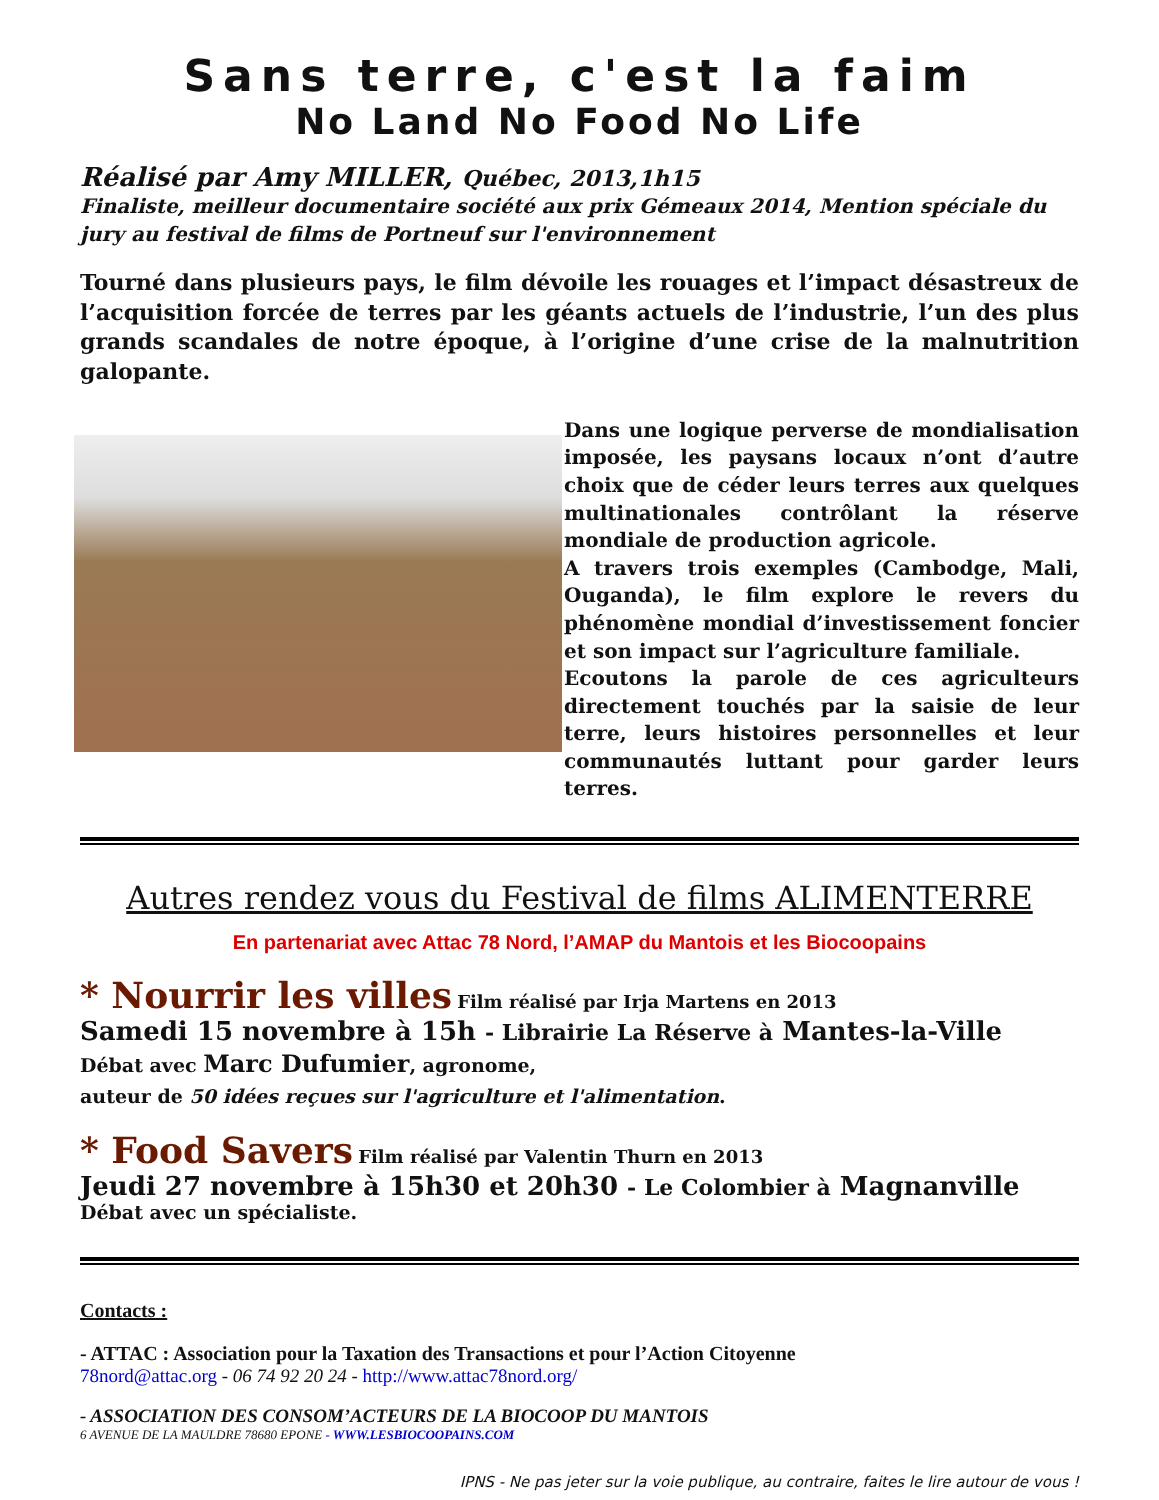Sans terre, c'est la faim
No Land No Food No Life
Réalisé par Amy MILLER, Québec, 2013,1h15
Finaliste, meilleur documentaire société aux prix Gémeaux 2014, Mention spéciale du jury au festival de films de Portneuf sur l'environnement
Tourné dans plusieurs pays, le film dévoile les rouages et l’impact désastreux de l’acquisition forcée de terres par les géants actuels de l’industrie, l’un des plus grands scandales de notre époque, à l’origine d’une crise de la malnutrition galopante.
Dans une logique perverse de mondialisation imposée, les paysans locaux n’ont d’autre choix que de céder leurs terres aux quelques multinationales contrôlant la réserve mondiale de production agricole.
A travers trois exemples (Cambodge, Mali, Ouganda), le film explore le revers du phénomène mondial d’investissement foncier et son impact sur l’agriculture familiale.
Ecoutons la parole de ces agriculteurs directement touchés par la saisie de leur terre, leurs histoires personnelles et leur communautés luttant pour garder leurs terres.
Autres rendez vous du Festival de films ALIMENTERRE
En partenariat avec Attac 78 Nord, l’AMAP du Mantois et les Biocoopains
* Nourrir les villes Film réalisé par Irja Martens en 2013
Samedi 15 novembre à 15h - Librairie La Réserve à Mantes-la-Ville
Débat avec Marc Dufumier, agronome,
auteur de 50 idées reçues sur l'agriculture et l'alimentation.
* Food Savers Film réalisé par Valentin Thurn en 2013
Jeudi 27 novembre à 15h30 et 20h30 - Le Colombier à Magnanville
Débat avec un spécialiste.
Contacts :
- ATTAC : Association pour la Taxation des Transactions et pour l’Action Citoyenne
78nord@attac.org - 06 74 92 20 24 - http://www.attac78nord.org/
- ASSOCIATION DES CONSOM’ACTEURS DE LA BIOCOOP DU MANTOIS
6 AVENUE DE LA MAULDRE 78680 EPONE - WWW.LESBIOCOOPAINS.COM
IPNS - Ne pas jeter sur la voie publique, au contraire, faites le lire autour de vous !